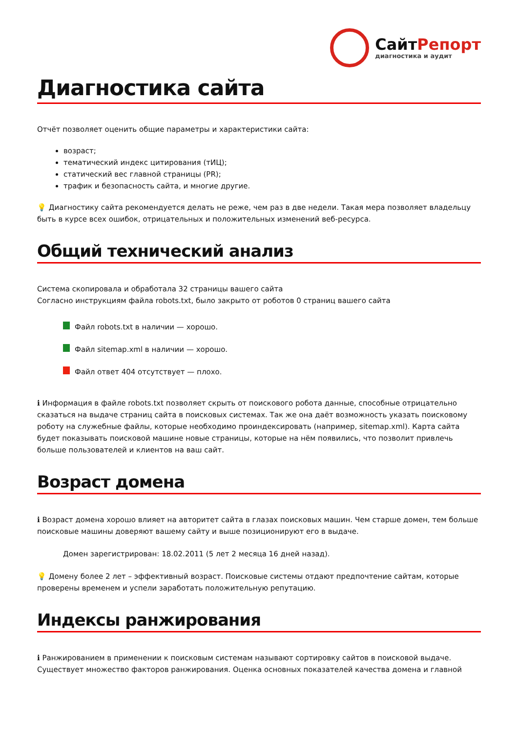СайтРепорт
диагностика и аудит
Диагностика сайта
Отчёт позволяет оценить общие параметры и характеристики сайта:
возраст;
тематический индекс цитирования (тИЦ);
статический вес главной страницы (PR);
трафик и безопасность сайта, и многие другие.
💡 Диагностику сайта рекомендуется делать не реже, чем раз в две недели. Такая мера позволяет владельцу быть в курсе всех ошибок, отрицательных и положительных изменений веб-ресурса.
Общий технический анализ
Система скопировала и обработала 32 страницы вашего сайта
Согласно инструкциям файла robots.txt, было закрыто от роботов 0 страниц вашего сайта
Файл robots.txt в наличии — хорошо.
Файл sitemap.xml в наличии — хорошо.
Файл ответ 404 отсутствует — плохо.
ℹ Информация в файле robots.txt позволяет скрыть от поискового робота данные, способные отрицательно сказаться на выдаче страниц сайта в поисковых системах. Так же она даёт возможность указать поисковому роботу на служебные файлы, которые необходимо проиндексировать (например, sitemap.xml). Карта сайта будет показывать поисковой машине новые страницы, которые на нём появились, что позволит привлечь больше пользователей и клиентов на ваш сайт.
Возраст домена
ℹ Возраст домена хорошо влияет на авторитет сайта в глазах поисковых машин. Чем старше домен, тем больше поисковые машины доверяют вашему сайту и выше позиционируют его в выдаче.
Домен зарегистрирован: 18.02.2011 (5 лет 2 месяца 16 дней назад).
💡 Домену более 2 лет – эффективный возраст. Поисковые системы отдают предпочтение сайтам, которые проверены временем и успели заработать положительную репутацию.
Индексы ранжирования
ℹ Ранжированием в применении к поисковым системам называют сортировку сайтов в поисковой выдаче. Существует множество факторов ранжирования. Оценка основных показателей качества домена и главной